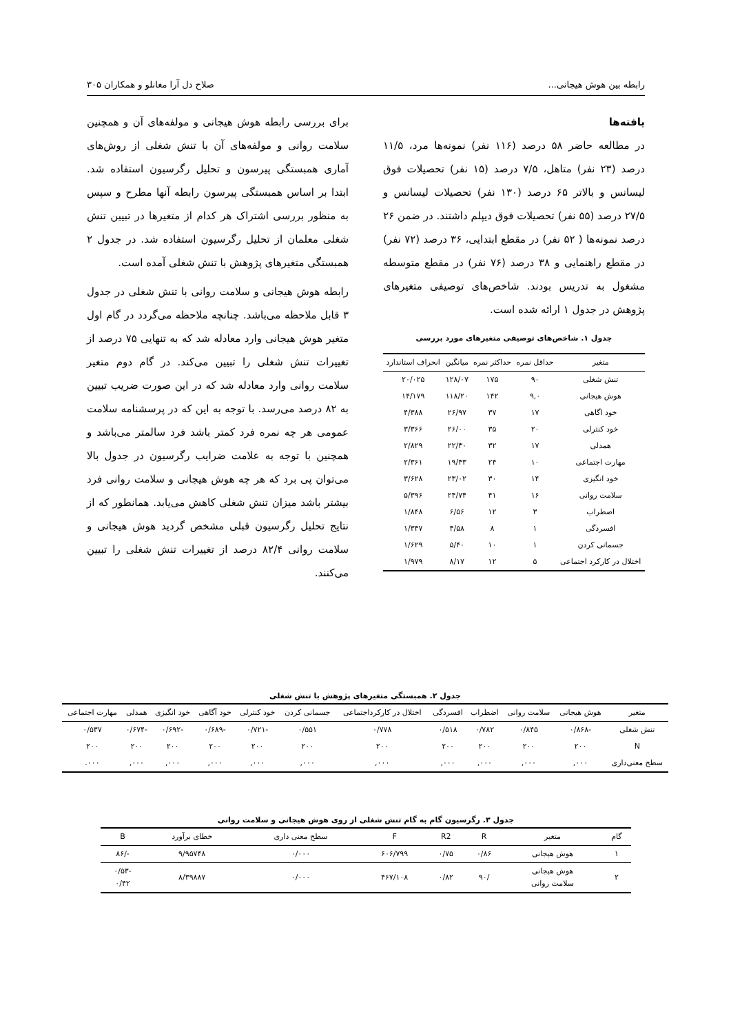رابطه بین هوش هیجانی... صلاح دل آرا مغانلو و همکاران ۳۰۵
یافته‌ها
در مطالعه حاضر ۵۸ درصد (۱۱۶ نفر) نمونه‌ها مرد، ۱۱/۵ درصد (۲۳ نفر) متاهل، ۷/۵ درصد (۱۵ نفر) تحصیلات فوق لیسانس و بالاتر ۶۵ درصد (۱۳۰ نفر) تحصیلات لیسانس و ۲۷/۵ درصد (۵۵ نفر) تحصیلات فوق دیپلم داشتند. در ضمن ۲۶ درصد نمونه‌ها ( ۵۲ نفر) در مقطع ابتدایی، ۳۶ درصد (۷۲ نفر) در مقطع راهنمایی و ۳۸ درصد (۷۶ نفر) در مقطع متوسطه مشغول به تدریس بودند. شاخص‌های توصیفی متغیرهای پژوهش در جدول ۱ ارائه شده است.
جدول ۱. شاخص‌های توصیفی متغیرهای مورد بررسی
| متغیر | حداقل نمره | حداکثر نمره | میانگین | انحراف استاندارد |
| --- | --- | --- | --- | --- |
| تنش شغلی | ۹۰ | ۱۷۵ | ۱۲۸/۰۷ | ۲۰/۰۲۵ |
| هوش هیجانی | ۹,۰ | ۱۴۲ | ۱۱۸/۲۰ | ۱۴/۱۷۹ |
| خود اگاهی | ۱۷ | ۳۷ | ۲۶/۹۷ | ۴/۳۸۸ |
| خود کنترلی | ۲۰ | ۳۵ | ۲۶/۰۰ | ۳/۳۶۶ |
| همدلی | ۱۷ | ۳۲ | ۲۲/۳۰ | ۲/۸۲۹ |
| مهارت اجتماعی | ۱۰ | ۲۴ | ۱۹/۴۳ | ۲/۳۶۱ |
| خود انگیزی | ۱۴ | ۳۰ | ۲۳/۰۲ | ۳/۶۲۸ |
| سلامت روانی | ۱۶ | ۴۱ | ۲۴/۷۴ | ۵/۳۹۶ |
| اضطراب | ۳ | ۱۲ | ۶/۵۶ | ۱/۸۴۸ |
| افسردگی | ۱ | ۸ | ۴/۵۸ | ۱/۳۴۷ |
| جسمانی کردن | ۱ | ۱۰ | ۵/۴۰ | ۱/۶۲۹ |
| اختلال در کارکرد اجتماعی | ۵ | ۱۲ | ۸/۱۷ | ۱/۹۷۹ |
برای بررسی رابطه هوش هیجانی و مولفه‌های آن و همچنین سلامت روانی و مولفه‌های آن با تنش شغلی از روش‌های آماری همبستگی پیرسون و تحلیل رگرسیون استفاده شد. ابتدا بر اساس همبستگی پیرسون رابطه آنها مطرح و سپس به منظور بررسی اشتراک هر کدام از متغیرها در تبیین تنش شغلی معلمان از تحلیل رگرسیون استفاده شد. در جدول ۲ همبستگی متغیرهای پژوهش با تنش شغلی آمده است.
رابطه هوش هیجانی و سلامت روانی با تنش شغلی در جدول ۳ قابل ملاحظه می‌باشد. چنانچه ملاحظه می‌گردد در گام اول متغیر هوش هیجانی وارد معادله شد که به تنهایی ۷۵ درصد از تغییرات تنش شغلی را تبیین می‌کند. در گام دوم متغیر سلامت روانی وارد معادله شد که در این صورت ضریب تبیین به ۸۲ درصد می‌رسد. با توجه به این که در پرسشنامه سلامت عمومی هر چه نمره فرد کمتر باشد فرد سالمتر می‌باشد و همچنین با توجه به علامت ضرایب رگرسیون در جدول بالا می‌توان پی برد که هر چه هوش هیجانی و سلامت روانی فرد بیشتر باشد میزان تنش شغلی کاهش می‌یابد. همانطور که از نتایج تحلیل رگرسیون قبلی مشخص گردید هوش هیجانی و سلامت روانی ۸۲/۴ درصد از تغییرات تنش شغلی را تبیین می‌کنند.
جدول ۲. همبستگی متغیرهای پژوهش با تنش شغلی
| متغیر | هوش هیجانی | سلامت روانی | اضطراب | افسردگی | اختلال در کارکرداجتماعی | جسمانی کردن | خود کنترلی | خود آگاهی | خود انگیزی | همدلی | مهارت اجتماعی |
| --- | --- | --- | --- | --- | --- | --- | --- | --- | --- | --- | --- |
| تنش شغلی | -۰/۸۶۸ | ۰/۸۴۵ | ۰/۷۸۲ | ۰/۵۱۸ | ۰/۷۷۸ | ۰/۵۵۱ | -۰/۷۲۱ | -۰/۶۸۹ | -۰/۶۹۲ | -۰/۶۷۴ | ۰/۵۳۷ |
| N | ۲۰۰ | ۲۰۰ | ۲۰۰ | ۲۰۰ | ۲۰۰ | ۲۰۰ | ۲۰۰ | ۲۰۰ | ۲۰۰ | ۲۰۰ | ۲۰۰ |
| سطح معنی‌داری | ۰۰۰, | ۰۰۰, | ۰۰۰, | ۰۰۰, | ۰۰۰, | ۰۰۰, | ۰۰۰, | ۰۰۰, | ۰۰۰, | ۰۰۰, | ۰۰۰. |
جدول ۳. رگرسیون گام به گام تنش شغلی از روی هوش هیجانی و سلامت روانی
| گام | متغیر | R | R2 | F | سطح معنی داری | خطای برآورد | B |
| --- | --- | --- | --- | --- | --- | --- | --- |
| ۱ | هوش هیجانی | ۰/۸۶ | ۰/۷۵ | ۶۰۶/۷۹۹ | ۰/۰۰۰ | ۹/۹۵۷۴۸ | -/۸۶ |
| ۲ | هوش هیجانی سلامت روانی | /۹۰ | ۰/۸۲ | ۴۶۷/۱۰۸ | ۰/۰۰۰ | ۸/۳۹۸۸۷ | -۰/۵۳ ۰/۴۲ |